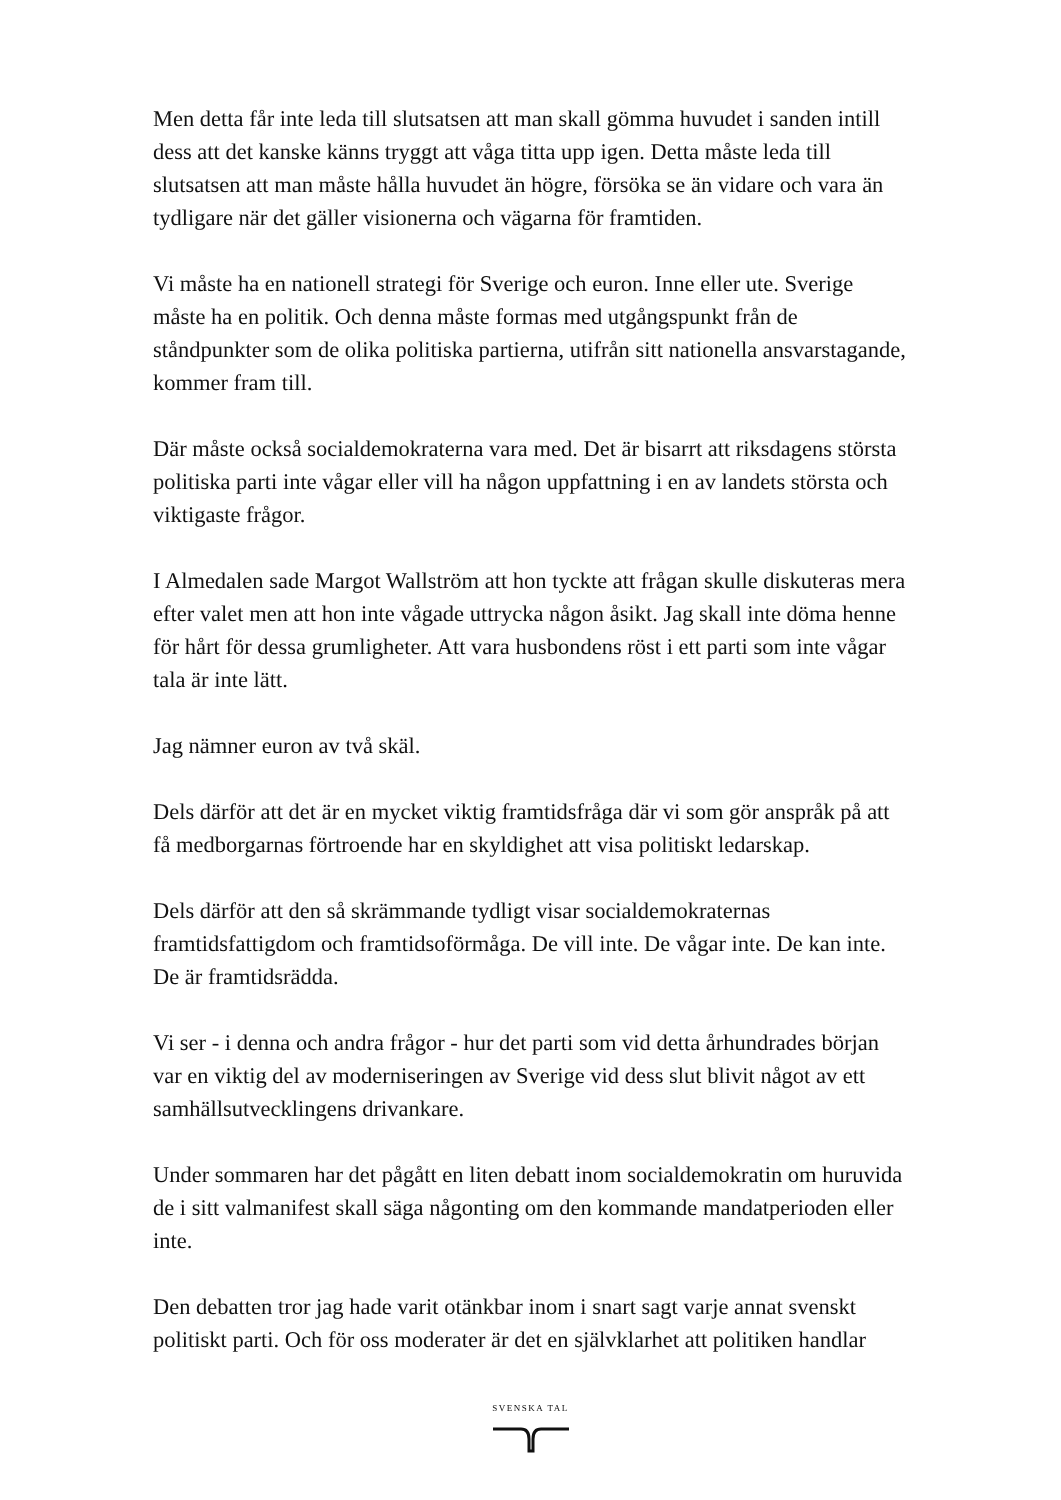Men detta får inte leda till slutsatsen att man skall gömma huvudet i sanden intill dess att det kanske känns tryggt att våga titta upp igen. Detta måste leda till slutsatsen att man måste hålla huvudet än högre, försöka se än vidare och vara än tydligare när det gäller visionerna och vägarna för framtiden.
Vi måste ha en nationell strategi för Sverige och euron. Inne eller ute. Sverige måste ha en politik. Och denna måste formas med utgångspunkt från de ståndpunkter som de olika politiska partierna, utifrån sitt nationella ansvarstagande, kommer fram till.
Där måste också socialdemokraterna vara med. Det är bisarrt att riksdagens största politiska parti inte vågar eller vill ha någon uppfattning i en av landets största och viktigaste frågor.
I Almedalen sade Margot Wallström att hon tyckte att frågan skulle diskuteras mera efter valet men att hon inte vågade uttrycka någon åsikt. Jag skall inte döma henne för hårt för dessa grumligheter. Att vara husbondens röst i ett parti som inte vågar tala är inte lätt.
Jag nämner euron av två skäl.
Dels därför att det är en mycket viktig framtidsfråga där vi som gör anspråk på att få medborgarnas förtroende har en skyldighet att visa politiskt ledarskap.
Dels därför att den så skrämmande tydligt visar socialdemokraternas framtidsfattigdom och framtidsoförmåga. De vill inte. De vågar inte. De kan inte. De är framtidsrädda.
Vi ser - i denna och andra frågor - hur det parti som vid detta århundrades början var en viktig del av moderniseringen av Sverige vid dess slut blivit något av ett samhällsutvecklingens drivankare.
Under sommaren har det pågått en liten debatt inom socialdemokratin om huruvida de i sitt valmanifest skall säga någonting om den kommande mandatperioden eller inte.
Den debatten tror jag hade varit otänkbar inom i snart sagt varje annat svenskt politiskt parti. Och för oss moderater är det en självklarhet att politiken handlar
SVENSKA TAL